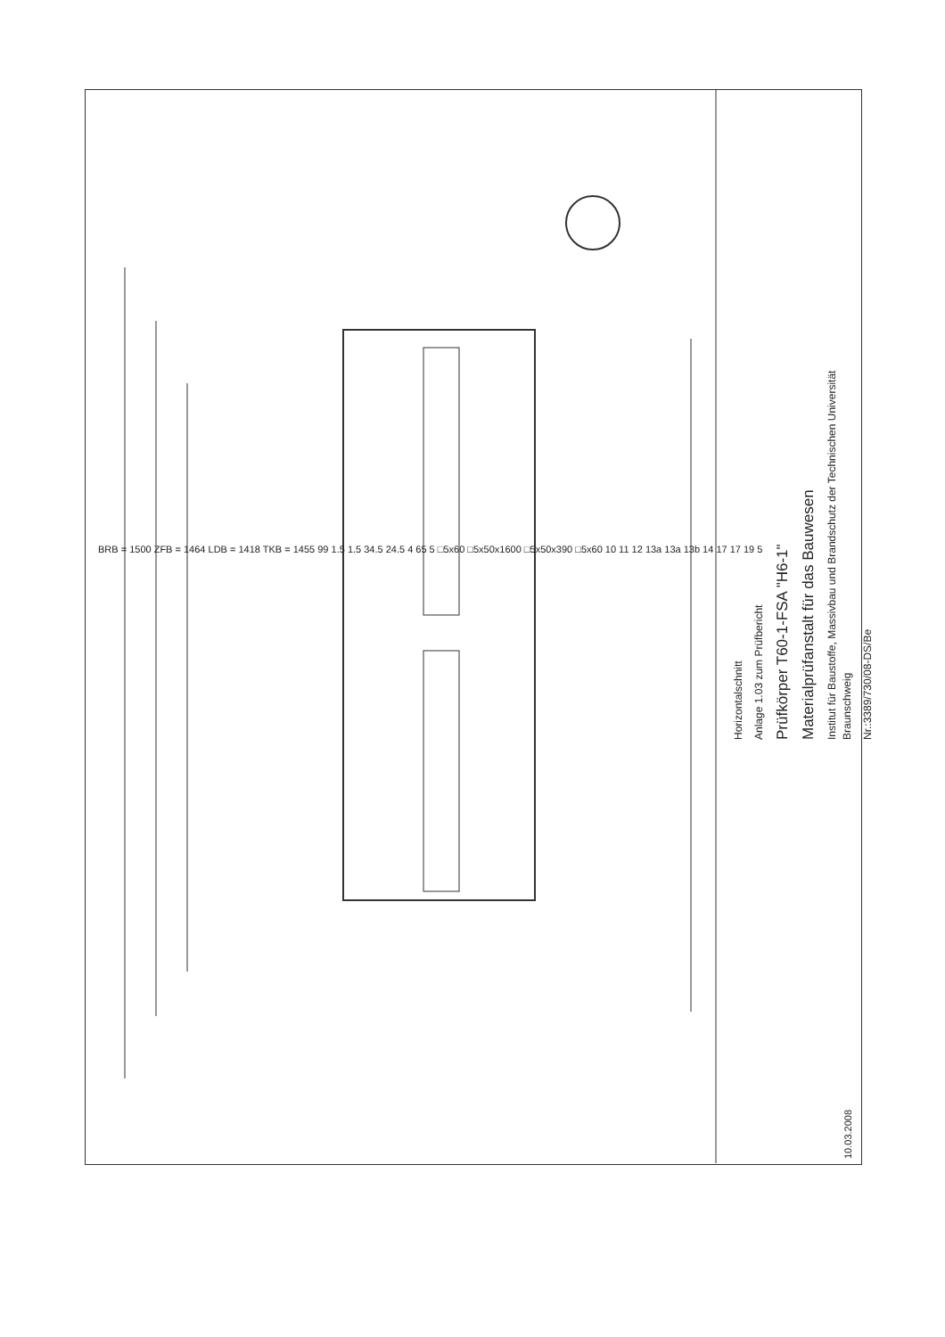BRB = 1500 ZFB = 1464 LDB = 1418 TKB = 1455 99 1.5 1.5 34.5 24.5 4 65 5 □5x60 □5x50x1600 □5x50x390 □5x60 10 11 12 13a 13a 13b 14 17 17 19 5
Horizontalschnitt
Anlage 1.03 zum Prüfbericht
Prüfkörper T60-1-FSA "H6-1"
Materialprüfanstalt für das Bauwesen
Institut für Baustoffe, Massivbau und Brandschutz der Technischen Universität Braunschweig
Nr.:3389/730/08-DS/Be
10.03.2008